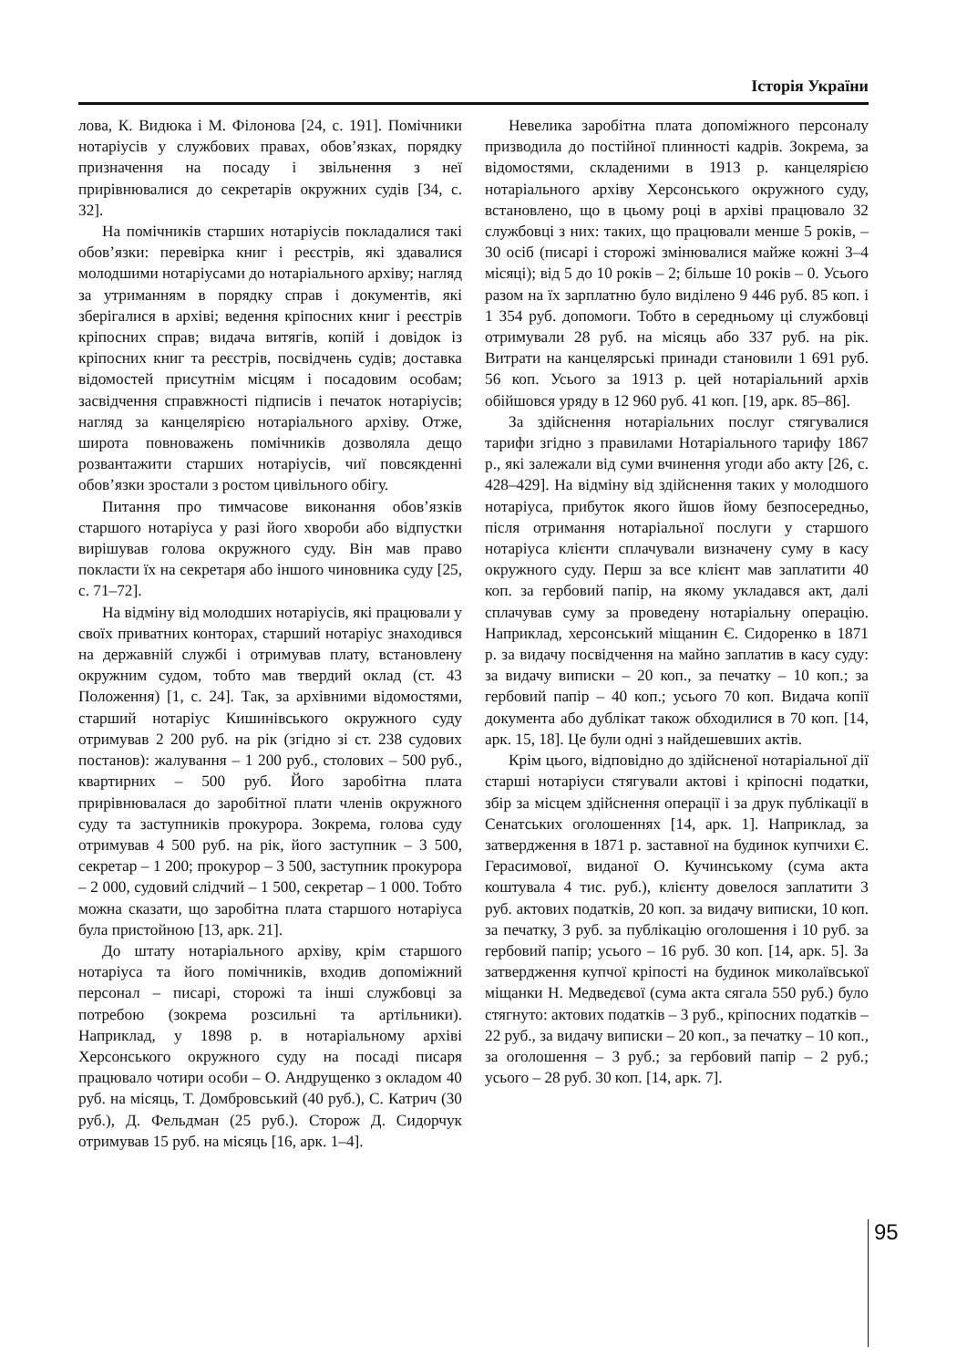Історія України
лова, К. Видюка і М. Філонова [24, с. 191]. Помічники нотаріусів у службових правах, обов’язках, порядку призначення на посаду і звільнення з неї прирівнювалися до секретарів окружних судів [34, с. 32].
На помічників старших нотаріусів покладалися такі обов’язки: перевірка книг і реєстрів, які здавалися молодшими нотаріусами до нотаріального архіву; нагляд за утриманням в порядку справ і документів, які зберігалися в архіві; ведення кріпосних книг і реєстрів кріпосних справ; видача витягів, копій і довідок із кріпосних книг та реєстрів, посвідчень судів; доставка відомостей присутнім місцям і посадовим особам; засвідчення справжності підписів і печаток нотаріусів; нагляд за канцелярією нотаріального архіву. Отже, широта повноважень помічників дозволяла дещо розвантажити старших нотаріусів, чиї повсякденні обов’язки зростали з ростом цивільного обігу.
Питання про тимчасове виконання обов’язків старшого нотаріуса у разі його хвороби або відпустки вирішував голова окружного суду. Він мав право покласти їх на секретаря або іншого чиновника суду [25, с. 71–72].
На відміну від молодших нотаріусів, які працювали у своїх приватних конторах, старший нотаріус знаходився на державній службі і отримував плату, встановлену окружним судом, тобто мав твердий оклад (ст. 43 Положення) [1, с. 24]. Так, за архівними відомостями, старший нотаріус Кишинівського окружного суду отримував 2 200 руб. на рік (згідно зі ст. 238 судових постанов): жалування – 1 200 руб., столових – 500 руб., квартирних – 500 руб. Його заробітна плата прирівнювалася до заробітної плати членів окружного суду та заступників прокурора. Зокрема, голова суду отримував 4 500 руб. на рік, його заступник – 3 500, секретар – 1 200; прокурор – 3 500, заступник прокурора – 2 000, судовий слідчий – 1 500, секретар – 1 000. Тобто можна сказати, що заробітна плата старшого нотаріуса була пристойною [13, арк. 21].
До штату нотаріального архіву, крім старшого нотаріуса та його помічників, входив допоміжний персонал – писарі, сторожі та інші службовці за потребою (зокрема розсильні та артільники). Наприклад, у 1898 р. в нотаріальному архіві Херсонського окружного суду на посаді писаря працювало чотири особи – О. Андрущенко з окладом 40 руб. на місяць, Т. Домбровський (40 руб.), С. Катрич (30 руб.), Д. Фельдман (25 руб.). Сторож Д. Сидорчук отримував 15 руб. на місяць [16, арк. 1–4].
Невелика заробітна плата допоміжного персоналу призводила до постійної плинності кадрів. Зокрема, за відомостями, складеними в 1913 р. канцелярією нотаріального архіву Херсонського окружного суду, встановлено, що в цьому році в архіві працювало 32 службовці з них: таких, що працювали менше 5 років, – 30 осіб (писарі і сторожі змінювалися майже кожні 3–4 місяці); від 5 до 10 років – 2; більше 10 років – 0. Усього разом на їх зарплатню було виділено 9 446 руб. 85 коп. і 1 354 руб. допомоги. Тобто в середньому ці службовці отримували 28 руб. на місяць або 337 руб. на рік. Витрати на канцелярські принади становили 1 691 руб. 56 коп. Усього за 1913 р. цей нотаріальний архів обійшовся уряду в 12 960 руб. 41 коп. [19, арк. 85–86].
За здійснення нотаріальних послуг стягувалися тарифи згідно з правилами Нотаріального тарифу 1867 р., які залежали від суми вчинення угоди або акту [26, с. 428–429]. На відміну від здійснення таких у молодшого нотаріуса, прибуток якого йшов йому безпосередньо, після отримання нотаріальної послуги у старшого нотаріуса клієнти сплачували визначену суму в касу окружного суду. Перш за все клієнт мав заплатити 40 коп. за гербовий папір, на якому укладався акт, далі сплачував суму за проведену нотаріальну операцію. Наприклад, херсонський міщанин Є. Сидоренко в 1871 р. за видачу посвідчення на майно заплатив в касу суду: за видачу виписки – 20 коп., за печатку – 10 коп.; за гербовий папір – 40 коп.; усього 70 коп. Видача копії документа або дублікат також обходилися в 70 коп. [14, арк. 15, 18]. Це були одні з найдешевших актів.
Крім цього, відповідно до здійсненої нотаріальної дії старші нотаріуси стягували актові і кріпосні податки, збір за місцем здійснення операції і за друк публікації в Сенатських оголошеннях [14, арк. 1]. Наприклад, за затвердження в 1871 р. заставної на будинок купчихи Є. Герасимової, виданої О. Кучинському (сума акта коштувала 4 тис. руб.), клієнту довелося заплатити 3 руб. актових податків, 20 коп. за видачу виписки, 10 коп. за печатку, 3 руб. за публікацію оголошення і 10 руб. за гербовий папір; усього – 16 руб. 30 коп. [14, арк. 5]. За затвердження купчої кріпості на будинок миколаївської міщанки Н. Медведєвої (сума акта сягала 550 руб.) було стягнуто: актових податків – 3 руб., кріпосних податків – 22 руб., за видачу виписки – 20 коп., за печатку – 10 коп., за оголошення – 3 руб.; за гербовий папір – 2 руб.; усього – 28 руб. 30 коп. [14, арк. 7].
95